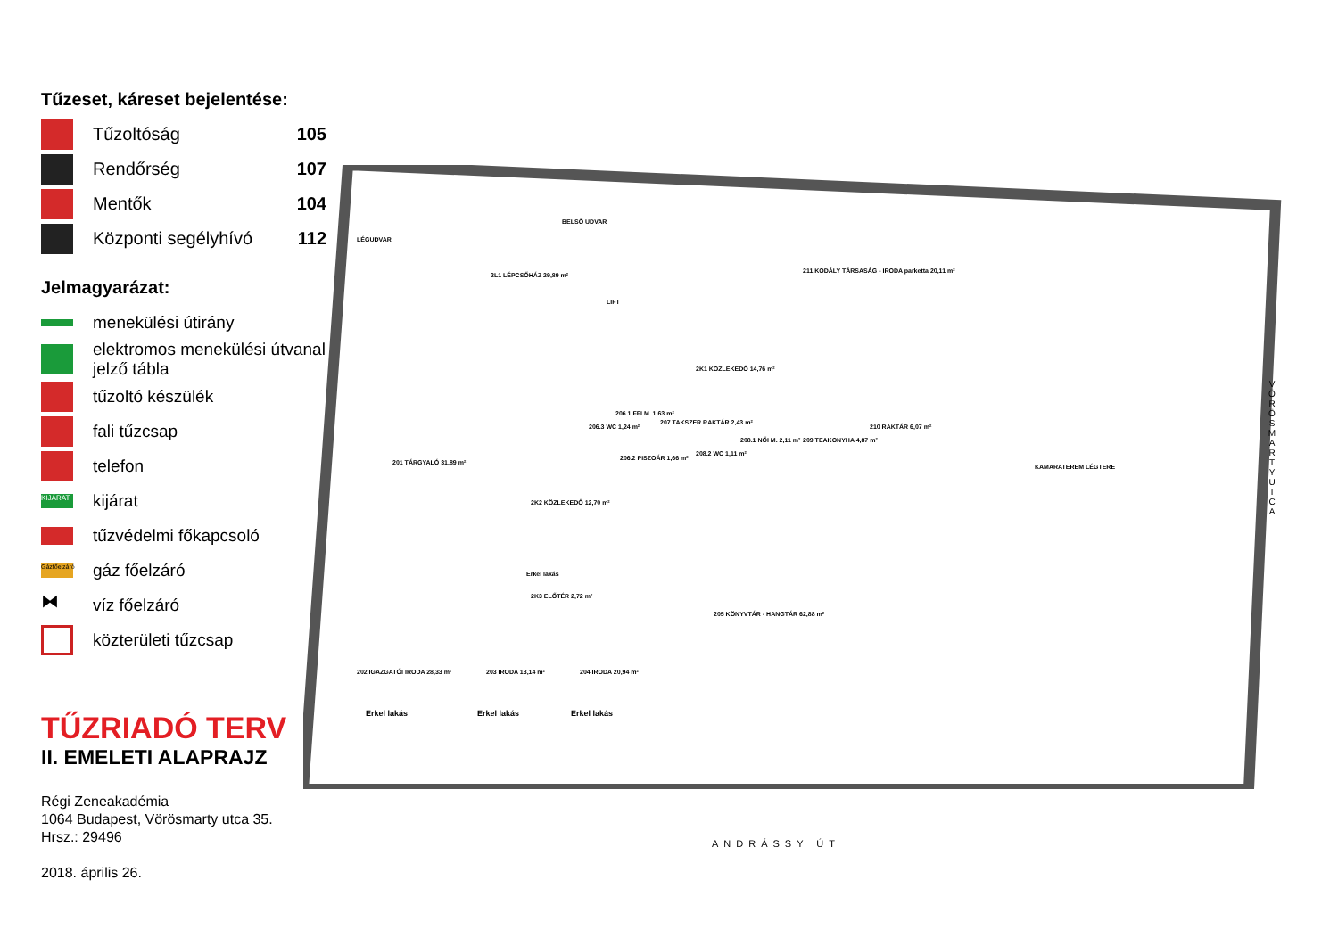Tűzeset, káreset bejelentése:
Tűzoltóság 105
Rendőrség 107
Mentők 104
Központi segélyhívó 112
Jelmagyarázat:
menekülési útirány
elektromos menekülési útvanal jelző tábla
tűzoltó készülék
fali tűzcsap
telefon
KIJÁRAT
kijárat
tűzvédelmi főkapcsoló
Gázfőelzáró
gáz főelzáró
⧓
víz főelzáró
közterületi tűzcsap
TŰZRIADÓ TERV
II. EMELETI ALAPRAJZ
Régi Zeneakadémia
1064 Budapest, Vörösmarty utca 35.
Hrsz.: 29496
2018. április 26.
BELSŐ UDVAR
LÉGUDVAR
2L1 LÉPCSŐHÁZ 29,89 m²
LIFT
211 KODÁLY TÁRSASÁG - IRODA parketta 20,11 m²
2K1 KÖZLEKEDŐ 14,76 m²
201 TÁRGYALÓ 31,89 m²
206.3 WC 1,24 m²
206.1 FFI M. 1,63 m²
206.2 PISZOÁR 1,66 m²
207 TAKSZER RAKTÁR 2,43 m²
208.2 WC 1,11 m²
208.1 NŐI M. 2,11 m² 209 TEAKONYHA 4,87 m²
210 RAKTÁR 6,07 m²
KAMARATEREM LÉGTERE
2K2 KÖZLEKEDŐ 12,70 m²
Erkel lakás
2K3 ELŐTÉR 2,72 m²
205 KÖNYVTÁR - HANGTÁR 62,88 m²
202 IGAZGATÓI IRODA 28,33 m² 203 IRODA 13,14 m² 204 IRODA 20,94 m²
Erkel lakás Erkel lakás Erkel lakás
V Ö R Ö S M A R T Y U T C A
ANDRÁSSY ÚT